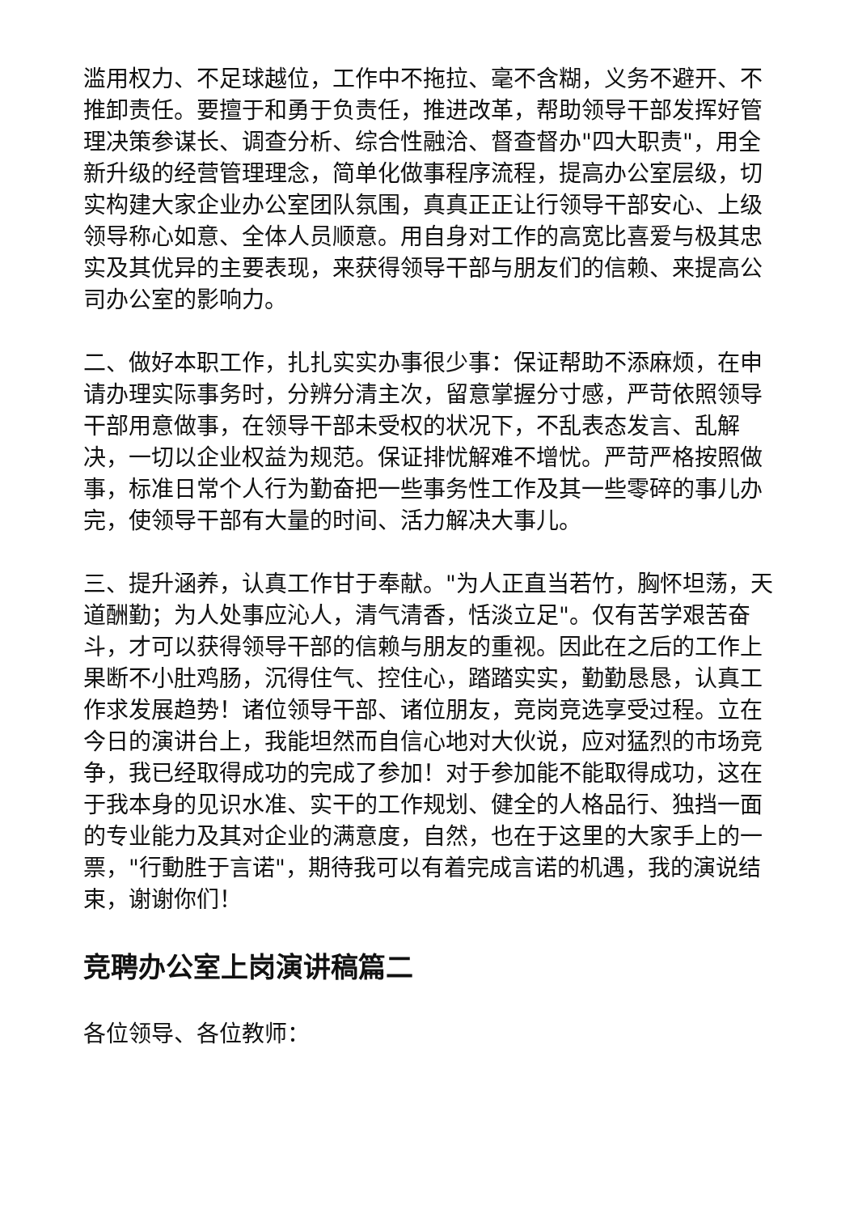滥用权力、不足球越位，工作中不拖拉、毫不含糊，义务不避开、不推卸责任。要擅于和勇于负责任，推进改革，帮助领导干部发挥好管理决策参谋长、调查分析、综合性融洽、督查督办"四大职责"，用全新升级的经营管理理念，简单化做事程序流程，提高办公室层级，切实构建大家企业办公室团队氛围，真真正正让行领导干部安心、上级领导称心如意、全体人员顺意。用自身对工作的高宽比喜爱与极其忠实及其优异的主要表现，来获得领导干部与朋友们的信赖、来提高公司办公室的影响力。
二、做好本职工作，扎扎实实办事很少事：保证帮助不添麻烦，在申请办理实际事务时，分辨分清主次，留意掌握分寸感，严苛依照领导干部用意做事，在领导干部未受权的状况下，不乱表态发言、乱解决，一切以企业权益为规范。保证排忧解难不增忧。严苛严格按照做事，标准日常个人行为勤奋把一些事务性工作及其一些零碎的事儿办完，使领导干部有大量的时间、活力解决大事儿。
三、提升涵养，认真工作甘于奉献。"为人正直当若竹，胸怀坦荡，天道酬勤；为人处事应沁人，清气清香，恬淡立足"。仅有苦学艰苦奋斗，才可以获得领导干部的信赖与朋友的重视。因此在之后的工作上果断不小肚鸡肠，沉得住气、控住心，踏踏实实，勤勤恳恳，认真工作求发展趋势！诸位领导干部、诸位朋友，竞岗竞选享受过程。立在今日的演讲台上，我能坦然而自信心地对大伙说，应对猛烈的市场竞争，我已经取得成功的完成了参加！对于参加能不能取得成功，这在于我本身的见识水准、实干的工作规划、健全的人格品行、独挡一面的专业能力及其对企业的满意度，自然，也在于这里的大家手上的一票，"行動胜于言诺"，期待我可以有着完成言诺的机遇，我的演说结束，谢谢你们！
竞聘办公室上岗演讲稿篇二
各位领导、各位教师：